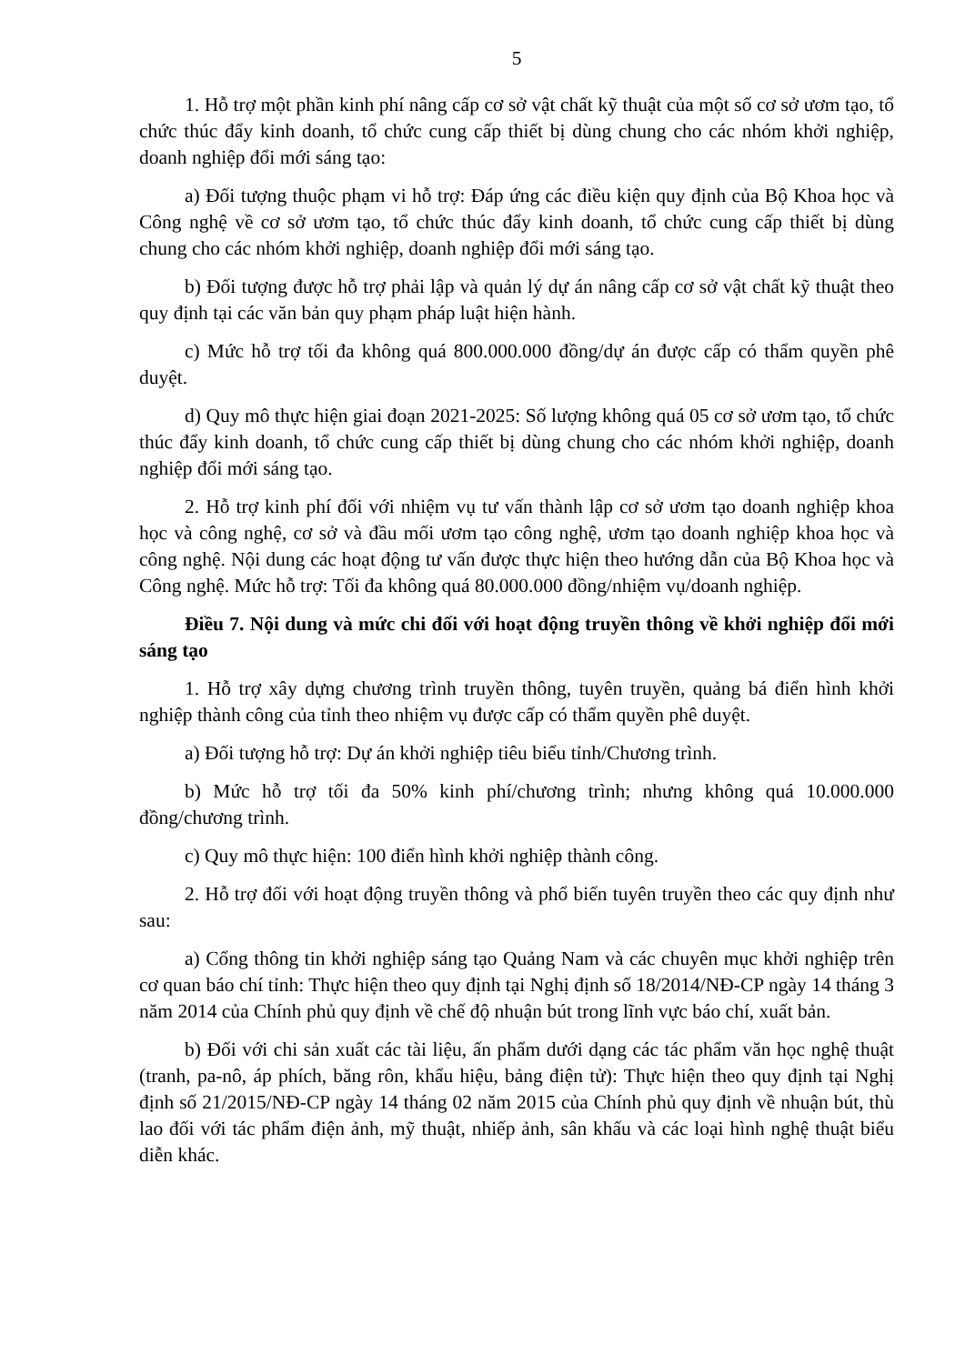5
1. Hỗ trợ một phần kinh phí nâng cấp cơ sở vật chất kỹ thuật của một số cơ sở ươm tạo, tổ chức thúc đẩy kinh doanh, tổ chức cung cấp thiết bị dùng chung cho các nhóm khởi nghiệp, doanh nghiệp đổi mới sáng tạo:
a) Đối tượng thuộc phạm vi hỗ trợ: Đáp ứng các điều kiện quy định của Bộ Khoa học và Công nghệ về cơ sở ươm tạo, tổ chức thúc đẩy kinh doanh, tổ chức cung cấp thiết bị dùng chung cho các nhóm khởi nghiệp, doanh nghiệp đổi mới sáng tạo.
b) Đối tượng được hỗ trợ phải lập và quản lý dự án nâng cấp cơ sở vật chất kỹ thuật theo quy định tại các văn bản quy phạm pháp luật hiện hành.
c) Mức hỗ trợ tối đa không quá 800.000.000 đồng/dự án được cấp có thẩm quyền phê duyệt.
d) Quy mô thực hiện giai đoạn 2021-2025: Số lượng không quá 05 cơ sở ươm tạo, tổ chức thúc đẩy kinh doanh, tổ chức cung cấp thiết bị dùng chung cho các nhóm khởi nghiệp, doanh nghiệp đổi mới sáng tạo.
2. Hỗ trợ kinh phí đối với nhiệm vụ tư vấn thành lập cơ sở ươm tạo doanh nghiệp khoa học và công nghệ, cơ sở và đầu mối ươm tạo công nghệ, ươm tạo doanh nghiệp khoa học và công nghệ. Nội dung các hoạt động tư vấn được thực hiện theo hướng dẫn của Bộ Khoa học và Công nghệ. Mức hỗ trợ: Tối đa không quá 80.000.000 đồng/nhiệm vụ/doanh nghiệp.
Điều 7. Nội dung và mức chi đối với hoạt động truyền thông về khởi nghiệp đổi mới sáng tạo
1. Hỗ trợ xây dựng chương trình truyền thông, tuyên truyền, quảng bá điển hình khởi nghiệp thành công của tỉnh theo nhiệm vụ được cấp có thẩm quyền phê duyệt.
a) Đối tượng hỗ trợ: Dự án khởi nghiệp tiêu biểu tỉnh/Chương trình.
b) Mức hỗ trợ tối đa 50% kinh phí/chương trình; nhưng không quá 10.000.000 đồng/chương trình.
c) Quy mô thực hiện: 100 điển hình khởi nghiệp thành công.
2. Hỗ trợ đối với hoạt động truyền thông và phổ biến tuyên truyền theo các quy định như sau:
a) Cổng thông tin khởi nghiệp sáng tạo Quảng Nam và các chuyên mục khởi nghiệp trên cơ quan báo chí tỉnh: Thực hiện theo quy định tại Nghị định số 18/2014/NĐ-CP ngày 14 tháng 3 năm 2014 của Chính phủ quy định về chế độ nhuận bút trong lĩnh vực báo chí, xuất bản.
b) Đối với chi sản xuất các tài liệu, ấn phẩm dưới dạng các tác phẩm văn học nghệ thuật (tranh, pa-nô, áp phích, băng rôn, khẩu hiệu, bảng điện tử): Thực hiện theo quy định tại Nghị định số 21/2015/NĐ-CP ngày 14 tháng 02 năm 2015 của Chính phủ quy định về nhuận bút, thù lao đối với tác phẩm điện ảnh, mỹ thuật, nhiếp ảnh, sân khấu và các loại hình nghệ thuật biểu diễn khác.